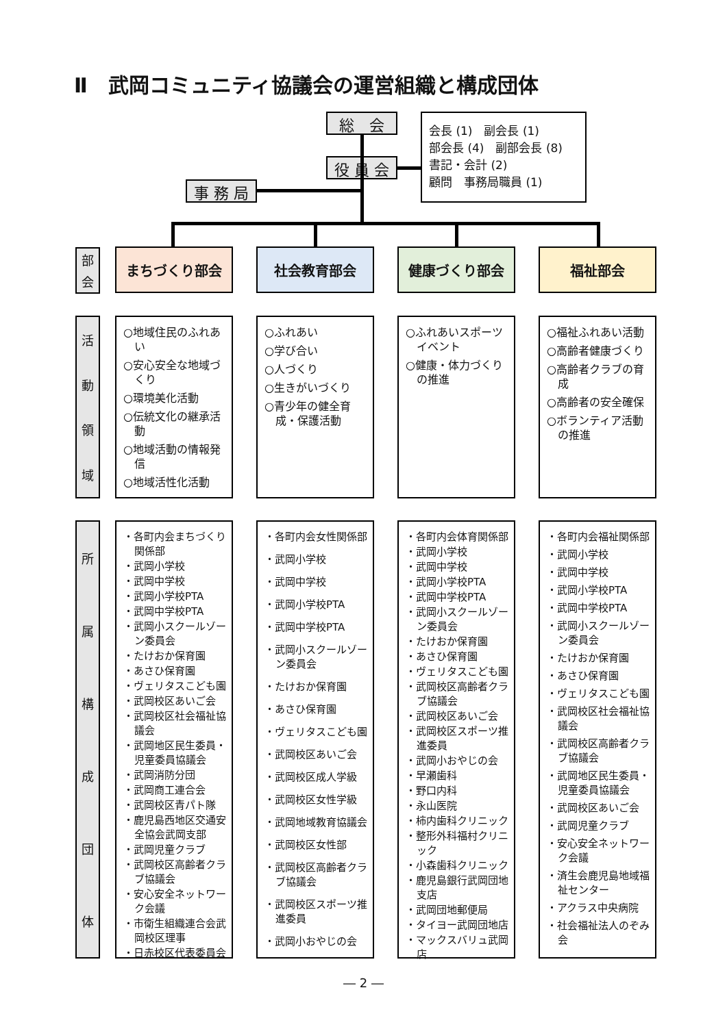Ⅱ　武岡コミュニティ協議会の運営組織と構成団体
総　会
役 員 会
事 務 局
会長 (1)　副会長 (1)
部会長 (4)　副部会長 (8)
書記・会計 (2)
顧問　事務局職員 (1)
部会 まちづくり部会 社会教育部会 健康づくり部会 福祉部会
活動領域
○地域住民のふれあい
○安心安全な地域づくり
○環境美化活動
○伝統文化の継承活動
○地域活動の情報発信
○地域活性化活動
○ふれあい
○学び合い
○人づくり
○生きがいづくり
○青少年の健全育成・保護活動
○ふれあいスポーツイベント
○健康・体力づくりの推進
○福祉ふれあい活動
○高齢者健康づくり
○高齢者クラブの育成
○高齢者の安全確保
○ボランティア活動の推進
所属構成団体
・各町内会まちづくり関係部
・武岡小学校
・武岡中学校
・武岡小学校PTA
・武岡中学校PTA
・武岡小スクールゾーン委員会
・たけおか保育園
・あさひ保育園
・ヴェリタスこども園
・武岡校区あいご会
・武岡校区社会福祉協議会
・武岡地区民生委員・児童委員協議会
・武岡消防分団
・武岡商工連合会
・武岡校区青パト隊
・鹿児島西地区交通安全協会武岡支部
・武岡児童クラブ
・武岡校区高齢者クラブ協議会
・安心安全ネットワーク会議
・市衛生組織連合会武岡校区理事
・日赤校区代表委員会
・各町内会女性関係部
・武岡小学校
・武岡中学校
・武岡小学校PTA
・武岡中学校PTA
・武岡小スクールゾーン委員会
・たけおか保育園
・あさひ保育園
・ヴェリタスこども園
・武岡校区あいご会
・武岡校区成人学級
・武岡校区女性学級
・武岡地域教育協議会
・武岡校区女性部
・武岡校区高齢者クラブ協議会
・武岡校区スポーツ推進委員
・武岡小おやじの会
・各町内会体育関係部
・武岡小学校
・武岡中学校
・武岡小学校PTA
・武岡中学校PTA
・武岡小スクールゾーン委員会
・たけおか保育園
・あさひ保育園
・ヴェリタスこども園
・武岡校区高齢者クラブ協議会
・武岡校区あいご会
・武岡校区スポーツ推進委員
・武岡小おやじの会
・早瀬歯科
・野口内科
・永山医院
・柿内歯科クリニック
・整形外科福村クリニック
・小森歯科クリニック
・鹿児島銀行武岡団地支店
・武岡団地郵便局
・タイヨー武岡団地店
・マックスバリュ武岡店
・各町内会福祉関係部
・武岡小学校
・武岡中学校
・武岡小学校PTA
・武岡中学校PTA
・武岡小スクールゾーン委員会
・たけおか保育園
・あさひ保育園
・ヴェリタスこども園
・武岡校区社会福祉協議会
・武岡校区高齢者クラブ協議会
・武岡地区民生委員・児童委員協議会
・武岡校区あいご会
・武岡児童クラブ
・安心安全ネットワーク会議
・済生会鹿児島地域福祉センター
・アクラス中央病院
・社会福祉法人のぞみ会
― 2 ―